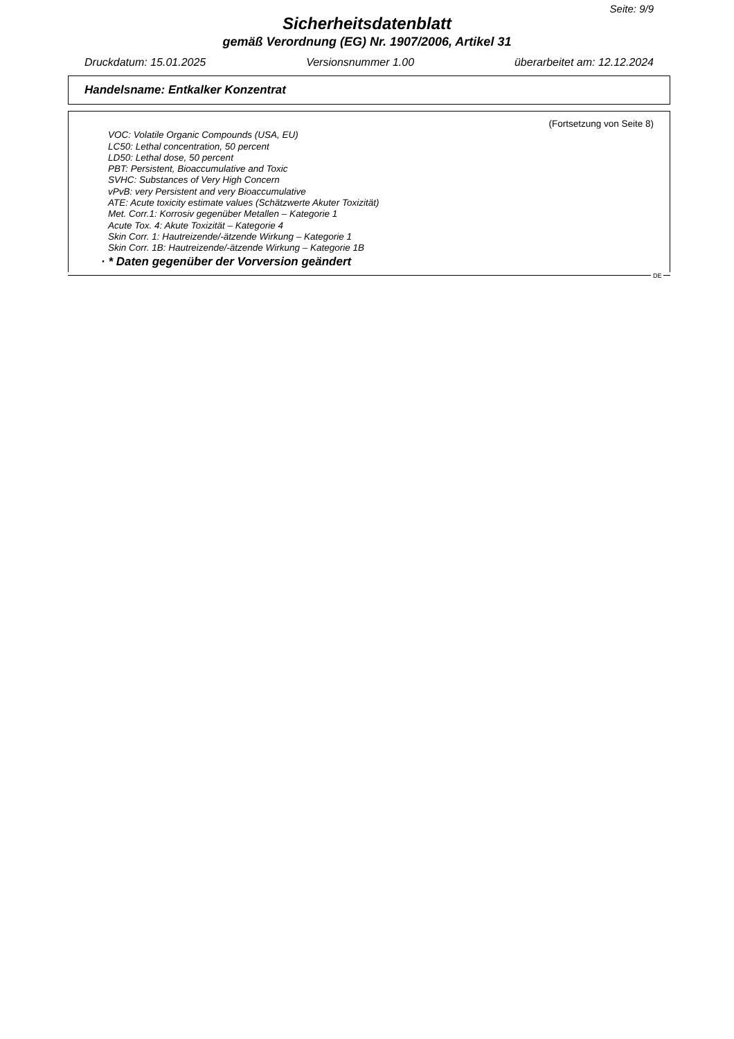Seite: 9/9
Sicherheitsdatenblatt
gemäß Verordnung (EG) Nr. 1907/2006, Artikel 31
Druckdatum: 15.01.2025 Versionsnummer 1.00 überarbeitet am: 12.12.2024
Handelsname: Entkalker Konzentrat
(Fortsetzung von Seite 8)
VOC: Volatile Organic Compounds (USA, EU)
LC50: Lethal concentration, 50 percent
LD50: Lethal dose, 50 percent
PBT: Persistent, Bioaccumulative and Toxic
SVHC: Substances of Very High Concern
vPvB: very Persistent and very Bioaccumulative
ATE: Acute toxicity estimate values (Schätzwerte Akuter Toxizität)
Met. Corr.1: Korrosiv gegenüber Metallen – Kategorie 1
Acute Tox. 4: Akute Toxizität – Kategorie 4
Skin Corr. 1: Hautreizende/-ätzende Wirkung – Kategorie 1
Skin Corr. 1B: Hautreizende/-ätzende Wirkung – Kategorie 1B
· * Daten gegenüber der Vorversion geändert
DE